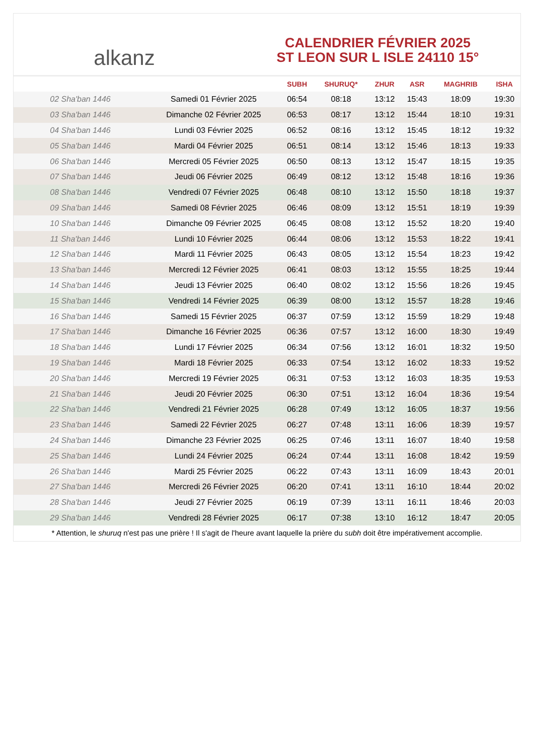alkanz
CALENDRIER FÉVRIER 2025
ST LEON SUR L ISLE 24110 15°
| | | SUBH | SHURUQ* | ZHUR | ASR | MAGHRIB | ISHA |
| --- | --- | --- | --- | --- | --- | --- | --- |
| 02 Sha'ban 1446 | Samedi 01 Février 2025 | 06:54 | 08:18 | 13:12 | 15:43 | 18:09 | 19:30 |
| 03 Sha'ban 1446 | Dimanche 02 Février 2025 | 06:53 | 08:17 | 13:12 | 15:44 | 18:10 | 19:31 |
| 04 Sha'ban 1446 | Lundi 03 Février 2025 | 06:52 | 08:16 | 13:12 | 15:45 | 18:12 | 19:32 |
| 05 Sha'ban 1446 | Mardi 04 Février 2025 | 06:51 | 08:14 | 13:12 | 15:46 | 18:13 | 19:33 |
| 06 Sha'ban 1446 | Mercredi 05 Février 2025 | 06:50 | 08:13 | 13:12 | 15:47 | 18:15 | 19:35 |
| 07 Sha'ban 1446 | Jeudi 06 Février 2025 | 06:49 | 08:12 | 13:12 | 15:48 | 18:16 | 19:36 |
| 08 Sha'ban 1446 | Vendredi 07 Février 2025 | 06:48 | 08:10 | 13:12 | 15:50 | 18:18 | 19:37 |
| 09 Sha'ban 1446 | Samedi 08 Février 2025 | 06:46 | 08:09 | 13:12 | 15:51 | 18:19 | 19:39 |
| 10 Sha'ban 1446 | Dimanche 09 Février 2025 | 06:45 | 08:08 | 13:12 | 15:52 | 18:20 | 19:40 |
| 11 Sha'ban 1446 | Lundi 10 Février 2025 | 06:44 | 08:06 | 13:12 | 15:53 | 18:22 | 19:41 |
| 12 Sha'ban 1446 | Mardi 11 Février 2025 | 06:43 | 08:05 | 13:12 | 15:54 | 18:23 | 19:42 |
| 13 Sha'ban 1446 | Mercredi 12 Février 2025 | 06:41 | 08:03 | 13:12 | 15:55 | 18:25 | 19:44 |
| 14 Sha'ban 1446 | Jeudi 13 Février 2025 | 06:40 | 08:02 | 13:12 | 15:56 | 18:26 | 19:45 |
| 15 Sha'ban 1446 | Vendredi 14 Février 2025 | 06:39 | 08:00 | 13:12 | 15:57 | 18:28 | 19:46 |
| 16 Sha'ban 1446 | Samedi 15 Février 2025 | 06:37 | 07:59 | 13:12 | 15:59 | 18:29 | 19:48 |
| 17 Sha'ban 1446 | Dimanche 16 Février 2025 | 06:36 | 07:57 | 13:12 | 16:00 | 18:30 | 19:49 |
| 18 Sha'ban 1446 | Lundi 17 Février 2025 | 06:34 | 07:56 | 13:12 | 16:01 | 18:32 | 19:50 |
| 19 Sha'ban 1446 | Mardi 18 Février 2025 | 06:33 | 07:54 | 13:12 | 16:02 | 18:33 | 19:52 |
| 20 Sha'ban 1446 | Mercredi 19 Février 2025 | 06:31 | 07:53 | 13:12 | 16:03 | 18:35 | 19:53 |
| 21 Sha'ban 1446 | Jeudi 20 Février 2025 | 06:30 | 07:51 | 13:12 | 16:04 | 18:36 | 19:54 |
| 22 Sha'ban 1446 | Vendredi 21 Février 2025 | 06:28 | 07:49 | 13:12 | 16:05 | 18:37 | 19:56 |
| 23 Sha'ban 1446 | Samedi 22 Février 2025 | 06:27 | 07:48 | 13:11 | 16:06 | 18:39 | 19:57 |
| 24 Sha'ban 1446 | Dimanche 23 Février 2025 | 06:25 | 07:46 | 13:11 | 16:07 | 18:40 | 19:58 |
| 25 Sha'ban 1446 | Lundi 24 Février 2025 | 06:24 | 07:44 | 13:11 | 16:08 | 18:42 | 19:59 |
| 26 Sha'ban 1446 | Mardi 25 Février 2025 | 06:22 | 07:43 | 13:11 | 16:09 | 18:43 | 20:01 |
| 27 Sha'ban 1446 | Mercredi 26 Février 2025 | 06:20 | 07:41 | 13:11 | 16:10 | 18:44 | 20:02 |
| 28 Sha'ban 1446 | Jeudi 27 Février 2025 | 06:19 | 07:39 | 13:11 | 16:11 | 18:46 | 20:03 |
| 29 Sha'ban 1446 | Vendredi 28 Février 2025 | 06:17 | 07:38 | 13:10 | 16:12 | 18:47 | 20:05 |
* Attention, le shuruq n'est pas une prière ! Il s'agit de l'heure avant laquelle la prière du subh doit être impérativement accomplie.